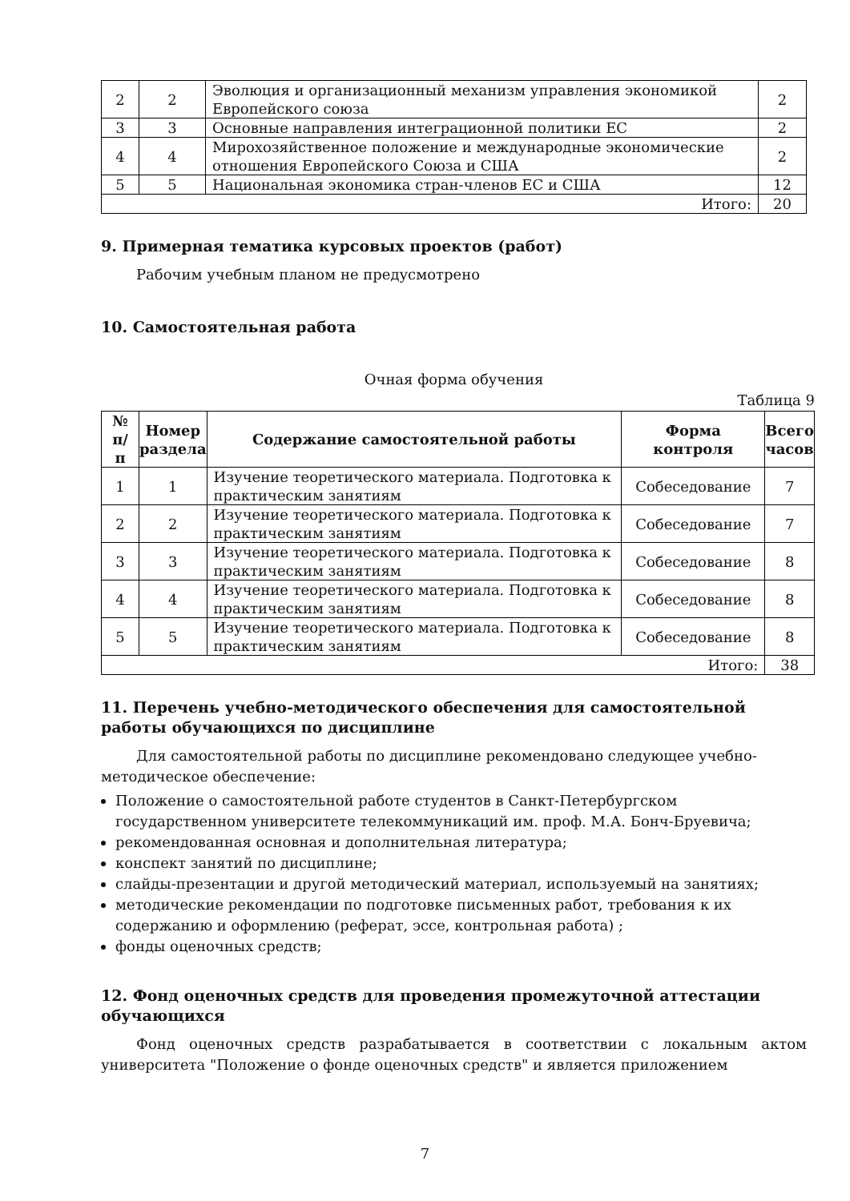| 2 | 2 | Эволюция и организационный механизм управления экономикой Европейского союза | 2 |
| 3 | 3 | Основные направления интеграционной политики ЕС | 2 |
| 4 | 4 | Мирохозяйственное положение и международные экономические отношения Европейского Союза и США | 2 |
| 5 | 5 | Национальная экономика стран-членов ЕС и США | 12 |
| Итого: | | | 20 |
9. Примерная тематика курсовых проектов (работ)
Рабочим учебным планом не предусмотрено
10. Самостоятельная работа
Очная форма обучения
Таблица 9
| № п/п | Номер раздела | Содержание самостоятельной работы | Форма контроля | Всего часов |
| --- | --- | --- | --- | --- |
| 1 | 1 | Изучение теоретического материала. Подготовка к практическим занятиям | Собеседование | 7 |
| 2 | 2 | Изучение теоретического материала. Подготовка к практическим занятиям | Собеседование | 7 |
| 3 | 3 | Изучение теоретического материала. Подготовка к практическим занятиям | Собеседование | 8 |
| 4 | 4 | Изучение теоретического материала. Подготовка к практическим занятиям | Собеседование | 8 |
| 5 | 5 | Изучение теоретического материала. Подготовка к практическим занятиям | Собеседование | 8 |
| Итого: | | | | 38 |
11. Перечень учебно-методического обеспечения для самостоятельной работы обучающихся по дисциплине
Для самостоятельной работы по дисциплине рекомендовано следующее учебно-методическое обеспечение:
Положение о самостоятельной работе студентов в Санкт-Петербургском государственном университете телекоммуникаций им. проф. М.А. Бонч-Бруевича;
рекомендованная основная и дополнительная литература;
конспект занятий по дисциплине;
слайды-презентации и другой методический материал, используемый на занятиях;
методические рекомендации по подготовке письменных работ, требования к их содержанию и оформлению (реферат, эссе, контрольная работа) ;
фонды оценочных средств;
12. Фонд оценочных средств для проведения промежуточной аттестации обучающихся
Фонд оценочных средств разрабатывается в соответствии с локальным актом университета "Положение о фонде оценочных средств" и является приложением
7